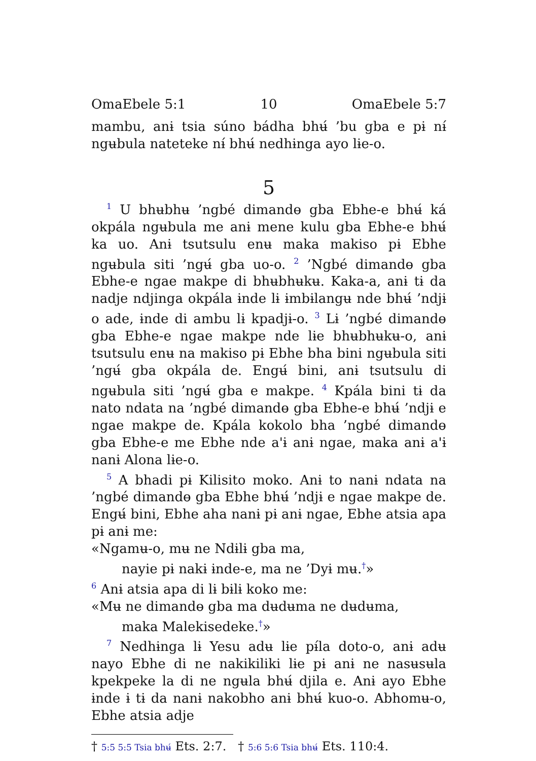OmaEbele 5:1 10 OmaEbele 5:7
mambu, anɨ tsia súno bádha bhʉ́ ’bu gba e pɨ nɨ́ ngʉbula nateteke nɨ́ bhʉ́ nedhɨnga ayo lɨe-o.
5
<sup>1</sup> U bhʉbhʉ ’ngbé dimandɵ gba Ebhe-e bhʉ́ ká okpála ngʉbula me anɨ mene kulu gba Ebhe-e bhʉ́ ka uo. Anɨ tsutsulu enʉ maka makiso pɨ Ebhe ngʉbula siti ’ngʉ́ gba uo-o. <sup>2</sup> ’Ngbé dimandɵ gba Ebhe-e ngae makpe di bhʉbhʉkʉ. Kaka-a, anɨ tɨ da nadje ndjinga okpála ɨnde lɨ ɨmbɨlangʉ nde bhʉ́ ’ndjɨ o ade, ɨnde di ambu lɨ kpadjɨ-o. <sup>3</sup> Lɨ ’ngbé dimandɵ gba Ebhe-e ngae makpe nde lɨe bhʉbhʉkʉ-o, anɨ tsutsulu enʉ na makiso pɨ Ebhe bha bini ngʉbula siti ’ngʉ́ gba okpála de. Engʉ́ bini, anɨ tsutsulu di ngʉbula siti ’ngʉ́ gba e makpe. <sup>4</sup> Kpála bini tɨ da nato ndata na ’ngbé dimandɵ gba Ebhe-e bhʉ́ ’ndjɨ e ngae makpe de. Kpála kokolo bha ’ngbé dimandɵ gba Ebhe-e me Ebhe nde a'ɨ anɨ ngae, maka anɨ a'ɨ nanɨ Alona lɨe-o.
<sup>5</sup> A bhadi pɨ Kilisito moko. Anɨ to nanɨ ndata na ’ngbé dimandɵ gba Ebhe bhʉ́ ’ndjɨ e ngae makpe de. Engʉ́ bini, Ebhe aha nanɨ pɨ anɨ ngae, Ebhe atsia apa pɨ anɨ me:
«Ngamʉ-o, mʉ ne Ndɨlɨ gba ma,
nayie pɨ nakɨ ɨnde-e, ma ne ’Dyɨ mʉ.<sup>†</sup>»
<sup>6</sup> Anɨ atsia apa di lɨ bɨlɨ koko me:
«Mʉ ne dimandɵ gba ma dʉdʉma ne dʉdʉma,
maka Malekisedeke.<sup>†</sup>»
<sup>7</sup> Nedhɨnga lɨ Yesu adʉ lɨe pɨ́la doto-o, anɨ adʉ nayo Ebhe di ne nakikiliki lɨe pɨ anɨ ne nasʉsʉla kpekpeke la di ne ngʉla bhʉ́ djila e. Anɨ ayo Ebhe ɨnde ɨ tɨ da nanɨ nakobho anɨ bhʉ́ kuo-o. Abhomʉ-o, Ebhe atsia adje
† 5:5 5:5 Tsia bhʉ́ Ets. 2:7. † 5:6 5:6 Tsia bhʉ́ Ets. 110:4.